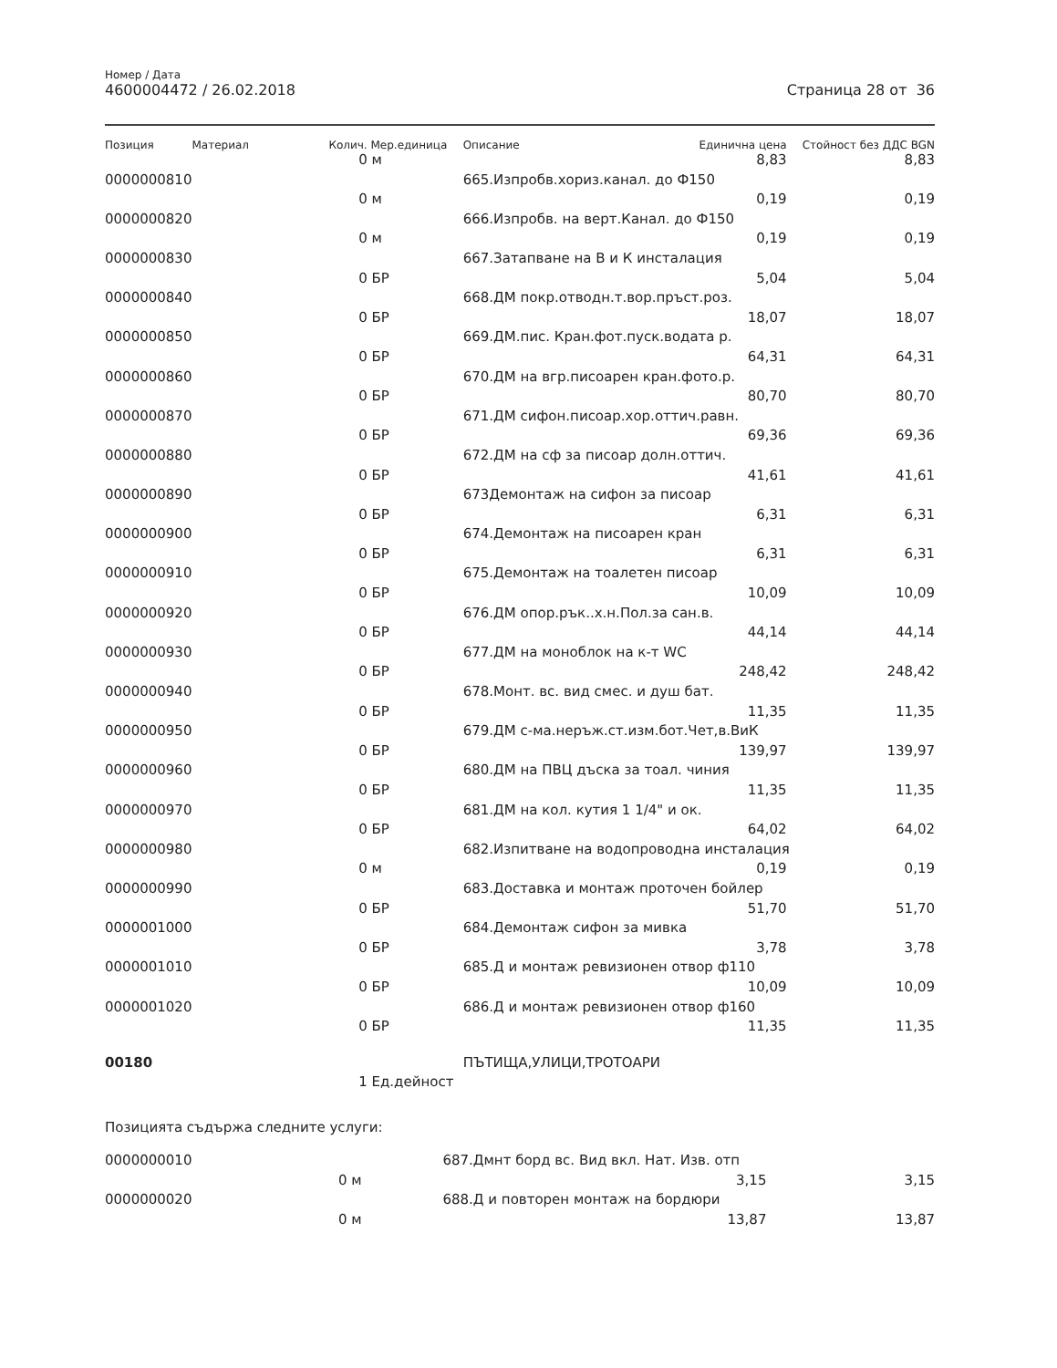Номер / Дата
4600004472 / 26.02.2018
Страница 28 от 36
| Позиция | Материал | Колич. | Мер.единица | Описание | Единична цена | Стойност без ДДС BGN |
| --- | --- | --- | --- | --- | --- | --- |
| | | 0 | м | | 8,83 | 8,83 |
| 0000000810 | | | | 665.Изпробв.хориз.канал. до Ф150 | | |
| | | 0 | м | | 0,19 | 0,19 |
| 0000000820 | | | | 666.Изпробв. на верт.Канал. до Ф150 | | |
| | | 0 | м | | 0,19 | 0,19 |
| 0000000830 | | | | 667.Затапване на В и К инсталация | | |
| | | 0 | БР | | 5,04 | 5,04 |
| 0000000840 | | | | 668.ДМ покр.отводн.т.вор.пръст.роз. | | |
| | | 0 | БР | | 18,07 | 18,07 |
| 0000000850 | | | | 669.ДМ.пис. Кран.фот.пуск.водата р. | | |
| | | 0 | БР | | 64,31 | 64,31 |
| 0000000860 | | | | 670.ДМ на вгр.писоарен кран.фото.р. | | |
| | | 0 | БР | | 80,70 | 80,70 |
| 0000000870 | | | | 671.ДМ сифон.писоар.хор.оттич.равн. | | |
| | | 0 | БР | | 69,36 | 69,36 |
| 0000000880 | | | | 672.ДМ на сф за писоар долн.оттич. | | |
| | | 0 | БР | | 41,61 | 41,61 |
| 0000000890 | | | | 673Демонтаж на сифон за писоар | | |
| | | 0 | БР | | 6,31 | 6,31 |
| 0000000900 | | | | 674.Демонтаж на писоарен кран | | |
| | | 0 | БР | | 6,31 | 6,31 |
| 0000000910 | | | | 675.Демонтаж на тоалетен писоар | | |
| | | 0 | БР | | 10,09 | 10,09 |
| 0000000920 | | | | 676.ДМ опор.рък..х.н.Пол.за сан.в. | | |
| | | 0 | БР | | 44,14 | 44,14 |
| 0000000930 | | | | 677.ДМ на моноблок на к-т WC | | |
| | | 0 | БР | | 248,42 | 248,42 |
| 0000000940 | | | | 678.Монт. вс. вид смес. и душ бат. | | |
| | | 0 | БР | | 11,35 | 11,35 |
| 0000000950 | | | | 679.ДМ с-ма.неръж.ст.изм.бот.Чет,в.ВиК | | |
| | | 0 | БР | | 139,97 | 139,97 |
| 0000000960 | | | | 680.ДМ на ПВЦ дъска за тоал. чиния | | |
| | | 0 | БР | | 11,35 | 11,35 |
| 0000000970 | | | | 681.ДМ на кол. кутия 1 1/4" и ок. | | |
| | | 0 | БР | | 64,02 | 64,02 |
| 0000000980 | | | | 682.Изпитване на водопроводна инсталация | | |
| | | 0 | м | | 0,19 | 0,19 |
| 0000000990 | | | | 683.Доставка и монтаж проточен бойлер | | |
| | | 0 | БР | | 51,70 | 51,70 |
| 0000001000 | | | | 684.Демонтаж сифон за мивка | | |
| | | 0 | БР | | 3,78 | 3,78 |
| 0000001010 | | | | 685.Д и монтаж ревизионен отвор ф110 | | |
| | | 0 | БР | | 10,09 | 10,09 |
| 0000001020 | | | | 686.Д и монтаж ревизионен отвор ф160 | | |
| | | 0 | БР | | 11,35 | 11,35 |
| 00180 | | | | ПЪТИЩА,УЛИЦИ,ТРОТОАРИ | | |
| | | 1 | Ед.дейност | | | |
Позицията съдържа следните услуги:
| 0000000010 | | | | 687.Дмнт борд вс. Вид вкл. Нат. Изв. отп | | |
| | | 0 | м | | 3,15 | 3,15 |
| 0000000020 | | | | 688.Д и повторен монтаж на бордюри | | |
| | | 0 | м | | 13,87 | 13,87 |